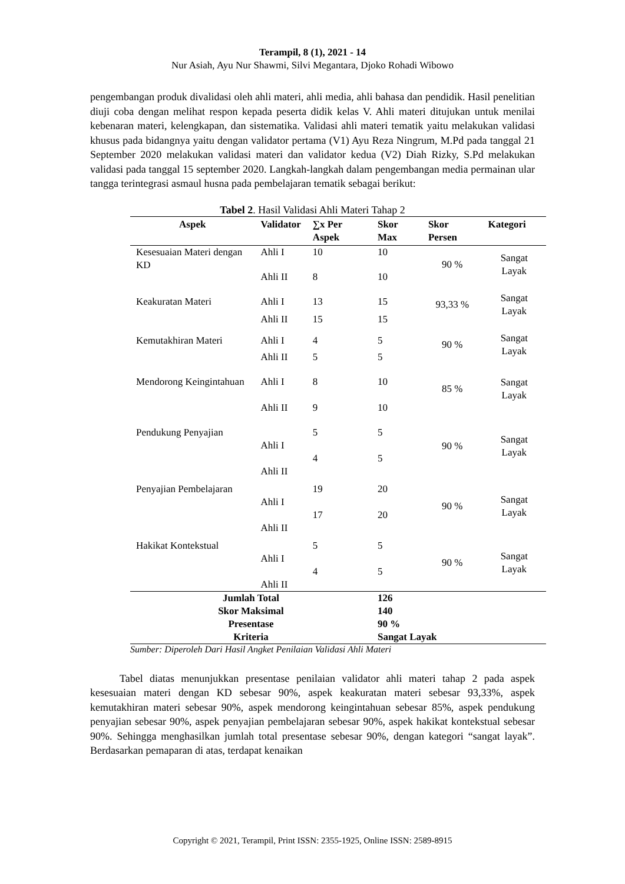Terampil, 8 (1), 2021 - 14
Nur Asiah, Ayu Nur Shawmi, Silvi Megantara, Djoko Rohadi Wibowo
pengembangan produk divalidasi oleh ahli materi, ahli media, ahli bahasa dan pendidik. Hasil penelitian diuji coba dengan melihat respon kepada peserta didik kelas V. Ahli materi ditujukan untuk menilai kebenaran materi, kelengkapan, dan sistematika. Validasi ahli materi tematik yaitu melakukan validasi khusus pada bidangnya yaitu dengan validator pertama (V1) Ayu Reza Ningrum, M.Pd pada tanggal 21 September 2020 melakukan validasi materi dan validator kedua (V2) Diah Rizky, S.Pd melakukan validasi pada tanggal 15 september 2020. Langkah-langkah dalam pengembangan media permainan ular tangga terintegrasi asmaul husna pada pembelajaran tematik sebagai berikut:
Tabel 2. Hasil Validasi Ahli Materi Tahap 2
| Aspek | Validator | ∑x Per Aspek | Skor Max | Skor Persen | Kategori |
| --- | --- | --- | --- | --- | --- |
| Kesesuaian Materi dengan KD | Ahli I | 10 | 10 | 90 % | Sangat Layak |
| | Ahli II | 8 | 10 | | |
| Keakuratan Materi | Ahli I | 13 | 15 | 93,33 % | Sangat Layak |
| | Ahli II | 15 | 15 | | |
| Kemutakhiran Materi | Ahli I | 4 | 5 | 90 % | Sangat Layak |
| | Ahli II | 5 | 5 | | |
| Mendorong Keingintahuan | Ahli I | 8 | 10 | 85 % | Sangat Layak |
| | Ahli II | 9 | 10 | | |
| Pendukung Penyajian | Ahli I | 5 | 5 | 90 % | Sangat Layak |
| | Ahli II | 4 | 5 | | |
| Penyajian Pembelajaran | Ahli I | 19 | 20 | 90 % | Sangat Layak |
| | Ahli II | 17 | 20 | | |
| Hakikat Kontekstual | Ahli I | 5 | 5 | 90 % | Sangat Layak |
| | Ahli II | 4 | 5 | | |
| Jumlah Total | | | 126 | | |
| Skor Maksimal | | | 140 | | |
| Presentase | | | 90 % | | |
| Kriteria | | | Sangat Layak | | |
Sumber: Diperoleh Dari Hasil Angket Penilaian Validasi Ahli Materi
Tabel diatas menunjukkan presentase penilaian validator ahli materi tahap 2 pada aspek kesesuaian materi dengan KD sebesar 90%, aspek keakuratan materi sebesar 93,33%, aspek kemutakhiran materi sebesar 90%, aspek mendorong keingintahuan sebesar 85%, aspek pendukung penyajian sebesar 90%, aspek penyajian pembelajaran sebesar 90%, aspek hakikat kontekstual sebesar 90%. Sehingga menghasilkan jumlah total presentase sebesar 90%, dengan kategori “sangat layak”. Berdasarkan pemaparan di atas, terdapat kenaikan
Copyright © 2021, Terampil, Print ISSN: 2355-1925, Online ISSN: 2589-8915